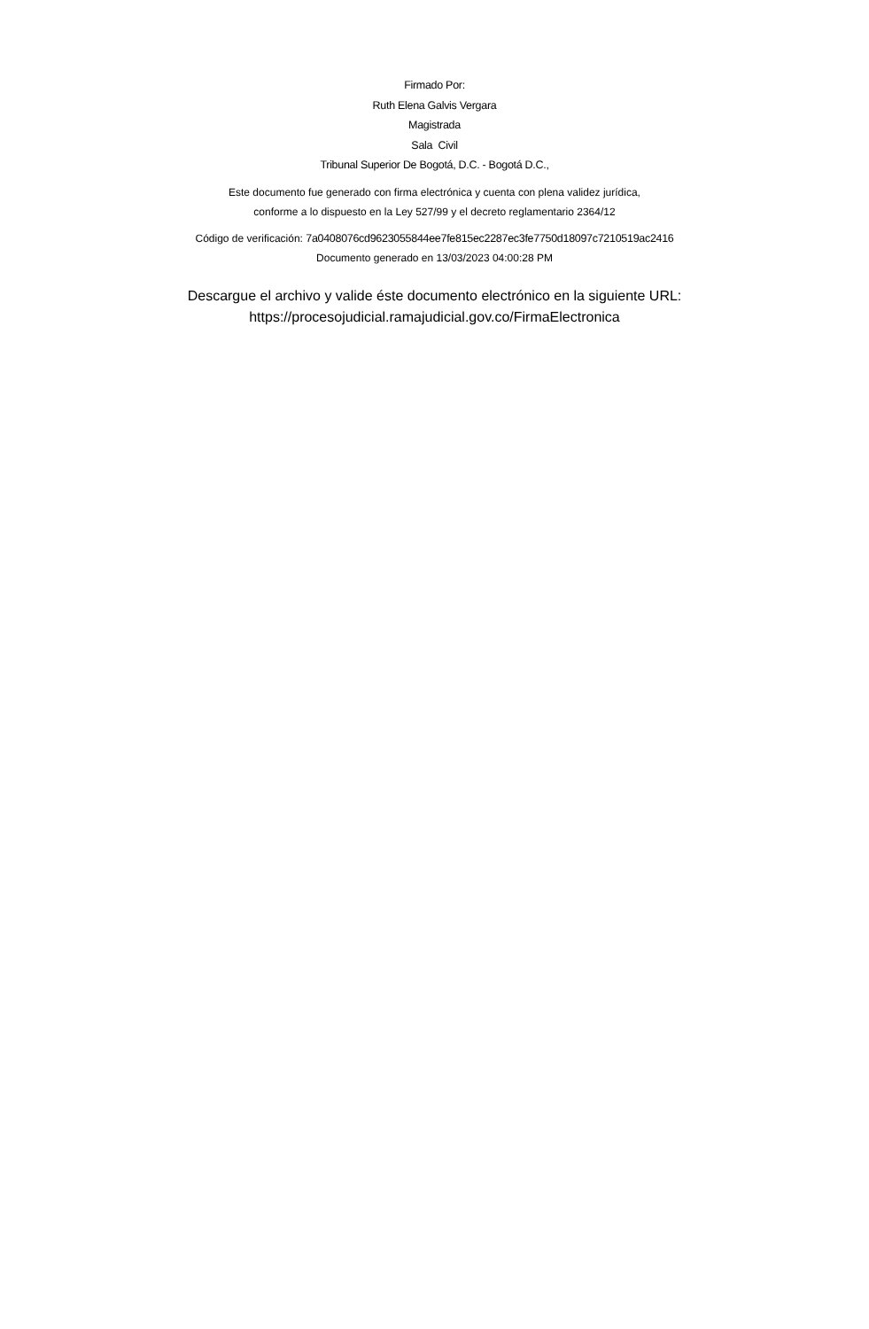Firmado Por:
Ruth Elena Galvis Vergara
Magistrada
Sala Civil
Tribunal Superior De Bogotá, D.C. - Bogotá D.C.,
Este documento fue generado con firma electrónica y cuenta con plena validez jurídica,
conforme a lo dispuesto en la Ley 527/99 y el decreto reglamentario 2364/12
Código de verificación: 7a0408076cd9623055844ee7fe815ec2287ec3fe7750d18097c7210519ac2416
Documento generado en 13/03/2023 04:00:28 PM
Descargue el archivo y valide éste documento electrónico en la siguiente URL:
https://procesojudicial.ramajudicial.gov.co/FirmaElectronica